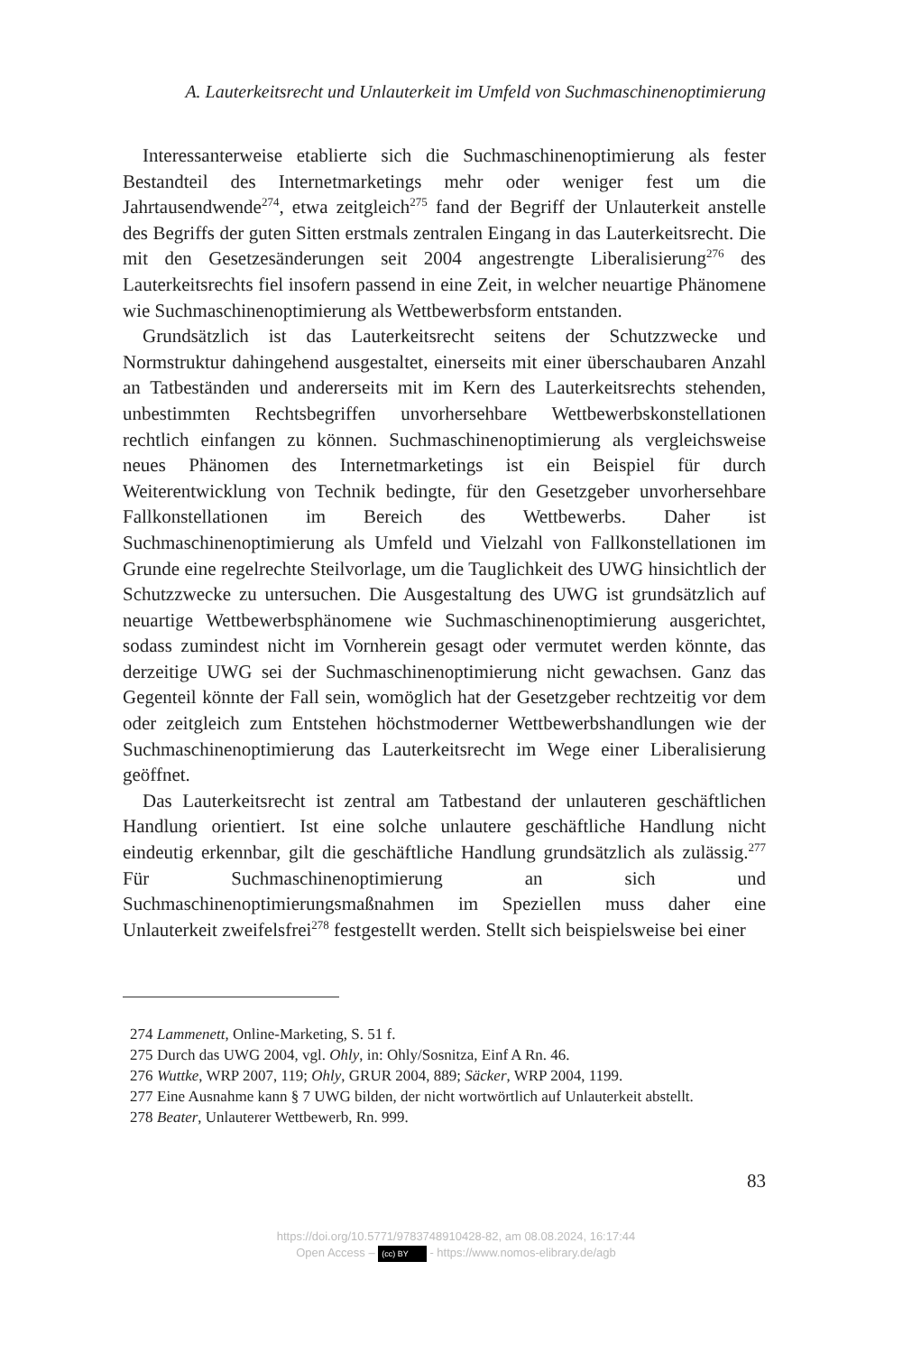A. Lauterkeitsrecht und Unlauterkeit im Umfeld von Suchmaschinenoptimierung
Interessanterweise etablierte sich die Suchmaschinenoptimierung als fester Bestandteil des Internetmarketings mehr oder weniger fest um die Jahrtausendwende<sup>274</sup>, etwa zeitgleich<sup>275</sup> fand der Begriff der Unlauterkeit anstelle des Begriffs der guten Sitten erstmals zentralen Eingang in das Lauterkeitsrecht. Die mit den Gesetzesänderungen seit 2004 angestrengte Liberalisierung<sup>276</sup> des Lauterkeitsrechts fiel insofern passend in eine Zeit, in welcher neuartige Phänomene wie Suchmaschinenoptimierung als Wettbewerbsform entstanden.
Grundsätzlich ist das Lauterkeitsrecht seitens der Schutzzwecke und Normstruktur dahingehend ausgestaltet, einerseits mit einer überschaubaren Anzahl an Tatbeständen und andererseits mit im Kern des Lauterkeitsrechts stehenden, unbestimmten Rechtsbegriffen unvorhersehbare Wettbewerbskonstellationen rechtlich einfangen zu können. Suchmaschinenoptimierung als vergleichsweise neues Phänomen des Internetmarketings ist ein Beispiel für durch Weiterentwicklung von Technik bedingte, für den Gesetzgeber unvorhersehbare Fallkonstellationen im Bereich des Wettbewerbs. Daher ist Suchmaschinenoptimierung als Umfeld und Vielzahl von Fallkonstellationen im Grunde eine regelrechte Steilvorlage, um die Tauglichkeit des UWG hinsichtlich der Schutzzwecke zu untersuchen. Die Ausgestaltung des UWG ist grundsätzlich auf neuartige Wettbewerbsphänomene wie Suchmaschinenoptimierung ausgerichtet, sodass zumindest nicht im Vornherein gesagt oder vermutet werden könnte, das derzeitige UWG sei der Suchmaschinenoptimierung nicht gewachsen. Ganz das Gegenteil könnte der Fall sein, womöglich hat der Gesetzgeber rechtzeitig vor dem oder zeitgleich zum Entstehen höchstmoderner Wettbewerbshandlungen wie der Suchmaschinenoptimierung das Lauterkeitsrecht im Wege einer Liberalisierung geöffnet.
Das Lauterkeitsrecht ist zentral am Tatbestand der unlauteren geschäftlichen Handlung orientiert. Ist eine solche unlautere geschäftliche Handlung nicht eindeutig erkennbar, gilt die geschäftliche Handlung grundsätzlich als zulässig.<sup>277</sup> Für Suchmaschinenoptimierung an sich und Suchmaschinenoptimierungsmaßnahmen im Speziellen muss daher eine Unlauterkeit zweifelsfrei<sup>278</sup> festgestellt werden. Stellt sich beispielsweise bei einer
274 Lammenett, Online-Marketing, S. 51 f.
275 Durch das UWG 2004, vgl. Ohly, in: Ohly/Sosnitza, Einf A Rn. 46.
276 Wuttke, WRP 2007, 119; Ohly, GRUR 2004, 889; Säcker, WRP 2004, 1199.
277 Eine Ausnahme kann § 7 UWG bilden, der nicht wortwörtlich auf Unlauterkeit abstellt.
278 Beater, Unlauterer Wettbewerb, Rn. 999.
83
https://doi.org/10.5771/9783748910428-82, am 08.08.2024, 16:17:44
Open Access – (cc) BY - https://www.nomos-elibrary.de/agb